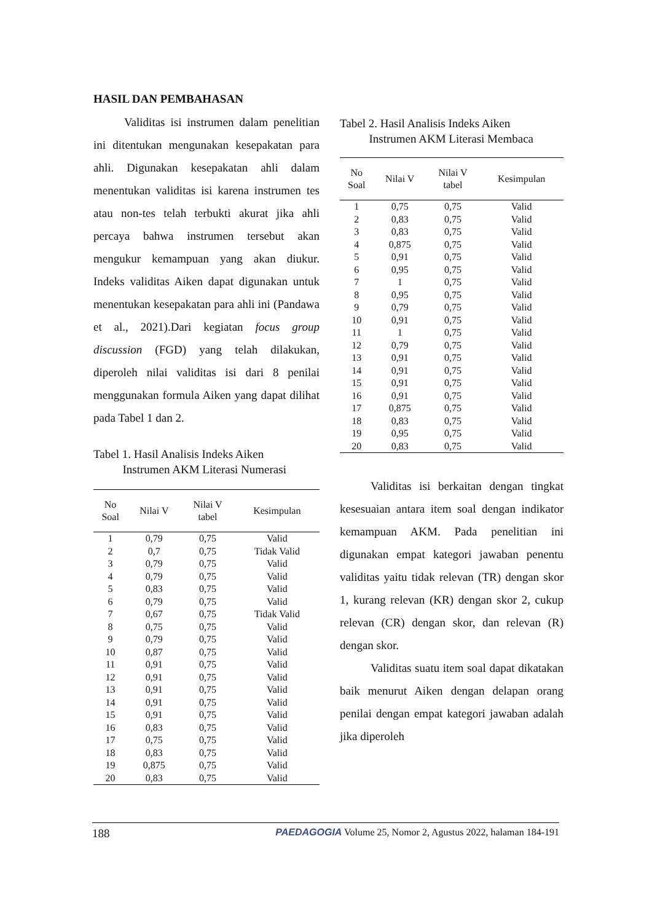HASIL DAN PEMBAHASAN
Validitas isi instrumen dalam penelitian ini ditentukan mengunakan kesepakatan para ahli. Digunakan kesepakatan ahli dalam menentukan validitas isi karena instrumen tes atau non-tes telah terbukti akurat jika ahli percaya bahwa instrumen tersebut akan mengukur kemampuan yang akan diukur. Indeks validitas Aiken dapat digunakan untuk menentukan kesepakatan para ahli ini (Pandawa et al., 2021).Dari kegiatan focus group discussion (FGD) yang telah dilakukan, diperoleh nilai validitas isi dari 8 penilai menggunakan formula Aiken yang dapat dilihat pada Tabel 1 dan 2.
Tabel 1. Hasil Analisis Indeks Aiken
Instrumen AKM Literasi Numerasi
| No Soal | Nilai V | Nilai V tabel | Kesimpulan |
| --- | --- | --- | --- |
| 1 | 0,79 | 0,75 | Valid |
| 2 | 0,7 | 0,75 | Tidak Valid |
| 3 | 0,79 | 0,75 | Valid |
| 4 | 0,79 | 0,75 | Valid |
| 5 | 0,83 | 0,75 | Valid |
| 6 | 0,79 | 0,75 | Valid |
| 7 | 0,67 | 0,75 | Tidak Valid |
| 8 | 0,75 | 0,75 | Valid |
| 9 | 0,79 | 0,75 | Valid |
| 10 | 0,87 | 0,75 | Valid |
| 11 | 0,91 | 0,75 | Valid |
| 12 | 0,91 | 0,75 | Valid |
| 13 | 0,91 | 0,75 | Valid |
| 14 | 0,91 | 0,75 | Valid |
| 15 | 0,91 | 0,75 | Valid |
| 16 | 0,83 | 0,75 | Valid |
| 17 | 0,75 | 0,75 | Valid |
| 18 | 0,83 | 0,75 | Valid |
| 19 | 0,875 | 0,75 | Valid |
| 20 | 0,83 | 0,75 | Valid |
Tabel 2. Hasil Analisis Indeks Aiken
Instrumen AKM Literasi Membaca
| No Soal | Nilai V | Nilai V tabel | Kesimpulan |
| --- | --- | --- | --- |
| 1 | 0,75 | 0,75 | Valid |
| 2 | 0,83 | 0,75 | Valid |
| 3 | 0,83 | 0,75 | Valid |
| 4 | 0,875 | 0,75 | Valid |
| 5 | 0,91 | 0,75 | Valid |
| 6 | 0,95 | 0,75 | Valid |
| 7 | 1 | 0,75 | Valid |
| 8 | 0,95 | 0,75 | Valid |
| 9 | 0,79 | 0,75 | Valid |
| 10 | 0,91 | 0,75 | Valid |
| 11 | 1 | 0,75 | Valid |
| 12 | 0,79 | 0,75 | Valid |
| 13 | 0,91 | 0,75 | Valid |
| 14 | 0,91 | 0,75 | Valid |
| 15 | 0,91 | 0,75 | Valid |
| 16 | 0,91 | 0,75 | Valid |
| 17 | 0,875 | 0,75 | Valid |
| 18 | 0,83 | 0,75 | Valid |
| 19 | 0,95 | 0,75 | Valid |
| 20 | 0,83 | 0,75 | Valid |
Validitas isi berkaitan dengan tingkat kesesuaian antara item soal dengan indikator kemampuan AKM. Pada penelitian ini digunakan empat kategori jawaban penentu validitas yaitu tidak relevan (TR) dengan skor 1, kurang relevan (KR) dengan skor 2, cukup relevan (CR) dengan skor, dan relevan (R) dengan skor.
Validitas suatu item soal dapat dikatakan baik menurut Aiken dengan delapan orang penilai dengan empat kategori jawaban adalah jika diperoleh
188 PAEDAGOGIA Volume 25, Nomor 2, Agustus 2022, halaman 184-191